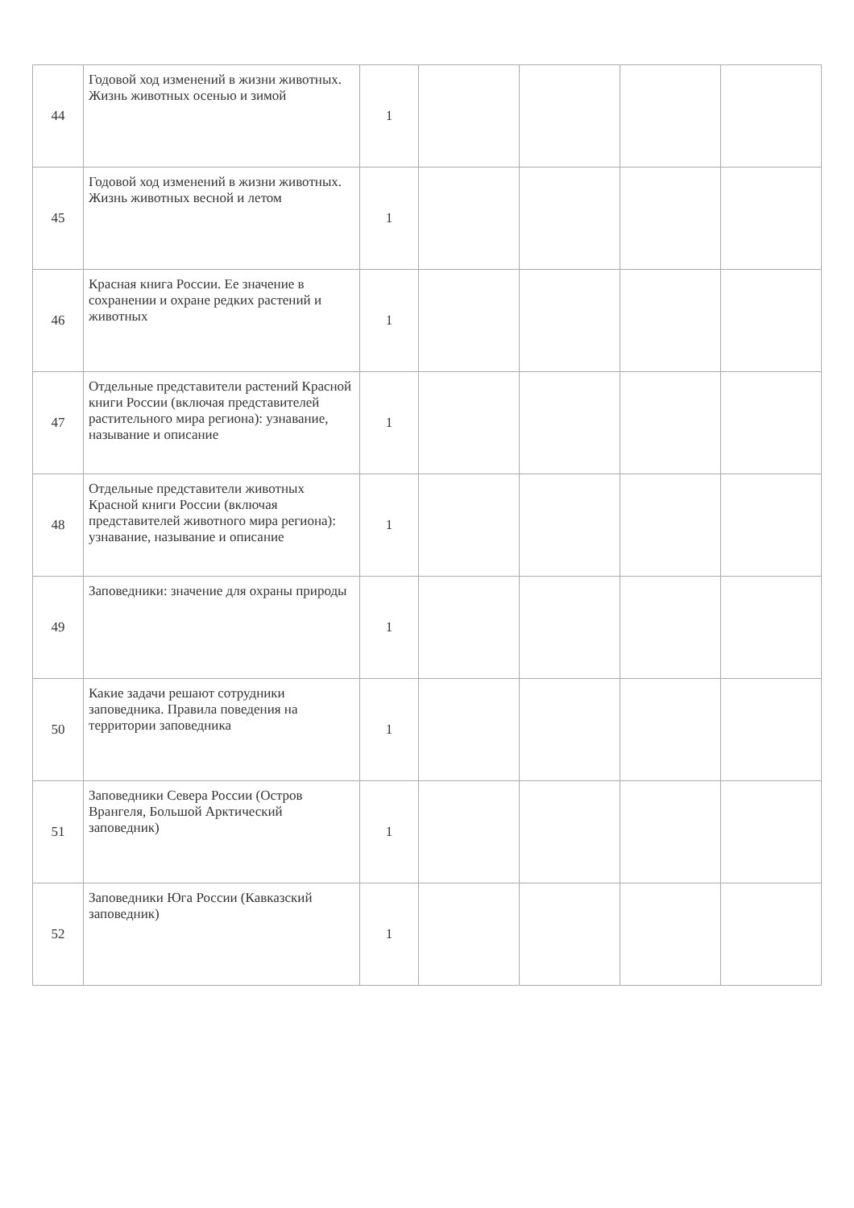| 44 | Годовой ход изменений в жизни животных. Жизнь животных осенью и зимой | 1 | | | | |
| 45 | Годовой ход изменений в жизни животных. Жизнь животных весной и летом | 1 | | | | |
| 46 | Красная книга России. Ее значение в сохранении и охране редких растений и животных | 1 | | | | |
| 47 | Отдельные представители растений Красной книги России (включая представителей растительного мира региона): узнавание, называние и описание | 1 | | | | |
| 48 | Отдельные представители животных Красной книги России (включая представителей животного мира региона): узнавание, называние и описание | 1 | | | | |
| 49 | Заповедники: значение для охраны природы | 1 | | | | |
| 50 | Какие задачи решают сотрудники заповедника. Правила поведения на территории заповедника | 1 | | | | |
| 51 | Заповедники Севера России (Остров Врангеля, Большой Арктический заповедник) | 1 | | | | |
| 52 | Заповедники Юга России (Кавказский заповедник) | 1 | | | | |